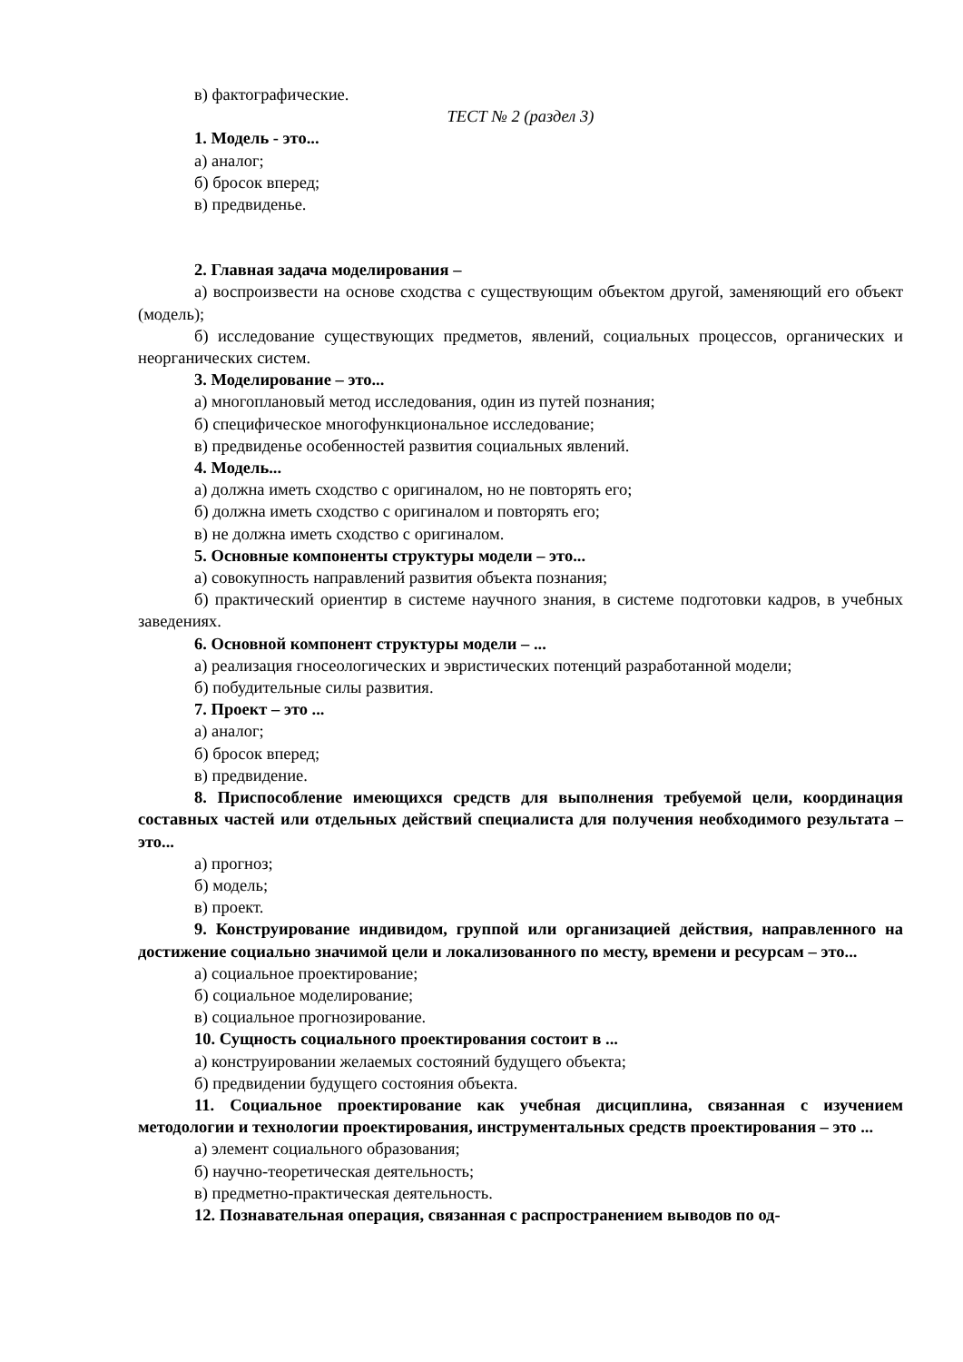в) фактографические.
ТЕСТ № 2 (раздел 3)
1. Модель - это...
а) аналог;
б) бросок вперед;
в) предвиденье.
2. Главная задача моделирования –
а) воспроизвести на основе сходства с существующим объектом другой, заменяющий его объект (модель);
б) исследование существующих предметов, явлений, социальных процессов, органических и неорганических систем.
3. Моделирование – это...
а) многоплановый метод исследования, один из путей познания;
б) специфическое многофункциональное исследование;
в) предвиденье особенностей развития социальных явлений.
4. Модель...
а) должна иметь сходство с оригиналом, но не повторять его;
б) должна иметь сходство с оригиналом и повторять его;
в) не должна иметь сходство с оригиналом.
5. Основные компоненты структуры модели – это...
а) совокупность направлений развития объекта познания;
б) практический ориентир в системе научного знания, в системе подготовки кадров, в учебных заведениях.
6. Основной компонент структуры модели – ...
а) реализация гносеологических и эвристических потенций разработанной модели;
б) побудительные силы развития.
7. Проект – это ...
а) аналог;
б) бросок вперед;
в) предвидение.
8. Приспособление имеющихся средств для выполнения требуемой цели, координация составных частей или отдельных действий специалиста для получения необходимого результата – это...
а) прогноз;
б) модель;
в) проект.
9. Конструирование индивидом, группой или организацией действия, направленного на достижение социально значимой цели и локализованного по месту, времени и ресурсам – это...
а) социальное проектирование;
б) социальное моделирование;
в) социальное прогнозирование.
10. Сущность социального проектирования состоит в ...
а) конструировании желаемых состояний будущего объекта;
б) предвидении будущего состояния объекта.
11. Социальное проектирование как учебная дисциплина, связанная с изучением методологии и технологии проектирования, инструментальных средств проектирования – это ...
а) элемент социального образования;
б) научно-теоретическая деятельность;
в) предметно-практическая деятельность.
12. Познавательная операция, связанная с распространением выводов по од-